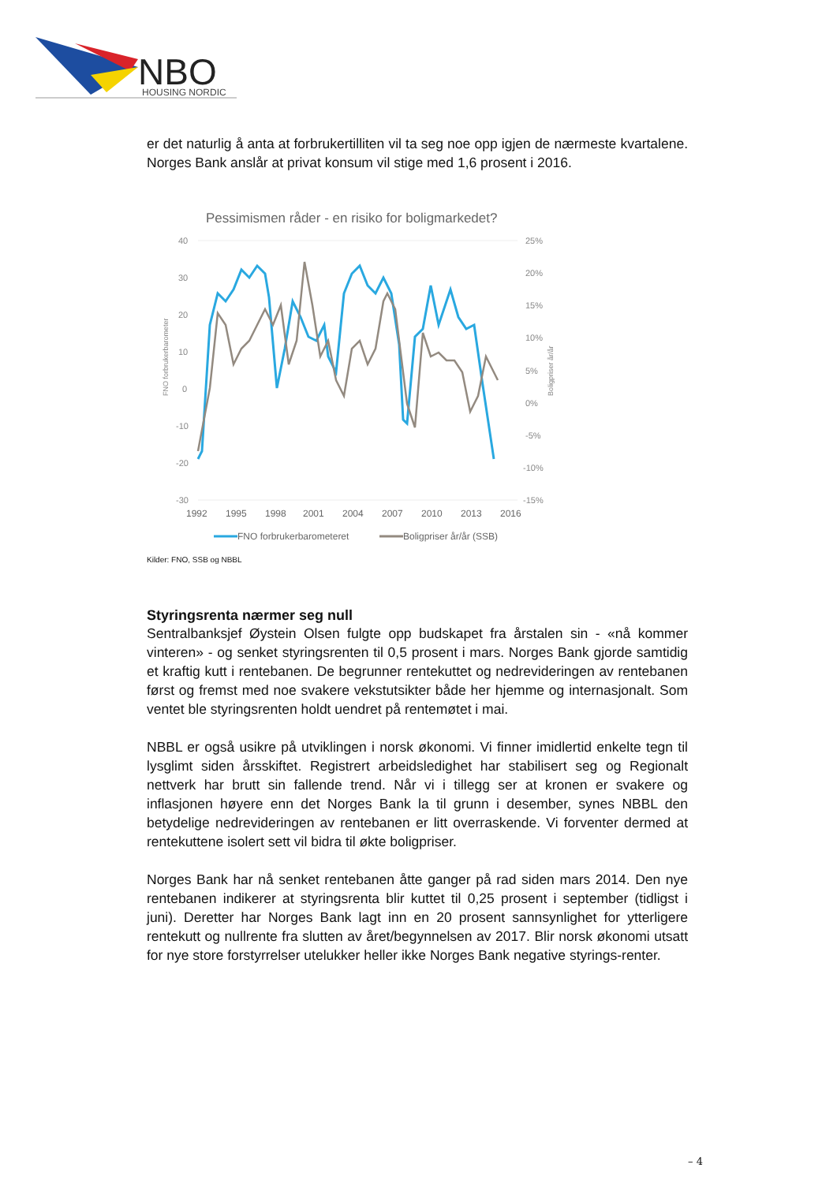NBO
HOUSING NORDIC
er det naturlig å anta at forbrukertilliten vil ta seg noe opp igjen de nærmeste kvartalene. Norges Bank anslår at privat konsum vil stige med 1,6 prosent i 2016.
Pessimismen råder - en risiko for boligmarkedet?
40
30
20
10
0
-10
-20
-30
25%
20%
15%
10%
5%
0%
-5%
-10%
-15%
1992
1995
1998
2001
2004
2007
2010
2013
2016
FNO forbrukerbarometeret
Boligpriser år/år (SSB)
FNO forbrukerbarometer
Boligpriser år/år
Kilder: FNO, SSB og NBBL
Styringsrenta nærmer seg null
Sentralbanksjef Øystein Olsen fulgte opp budskapet fra årstalen sin - «nå kommer vinteren» - og senket styringsrenten til 0,5 prosent i mars. Norges Bank gjorde samtidig et kraftig kutt i rentebanen. De begrunner rentekuttet og nedrevideringen av rentebanen først og fremst med noe svakere vekstutsikter både her hjemme og internasjonalt. Som ventet ble styringsrenten holdt uendret på rentemøtet i mai.
NBBL er også usikre på utviklingen i norsk økonomi. Vi finner imidlertid enkelte tegn til lysglimt siden årsskiftet. Registrert arbeidsledighet har stabilisert seg og Regionalt nettverk har brutt sin fallende trend. Når vi i tillegg ser at kronen er svakere og inflasjonen høyere enn det Norges Bank la til grunn i desember, synes NBBL den betydelige nedrevideringen av rentebanen er litt overraskende. Vi forventer dermed at rentekuttene isolert sett vil bidra til økte boligpriser.
Norges Bank har nå senket rentebanen åtte ganger på rad siden mars 2014. Den nye rentebanen indikerer at styringsrenta blir kuttet til 0,25 prosent i september (tidligst i juni). Deretter har Norges Bank lagt inn en 20 prosent sannsynlighet for ytterligere rentekutt og nullrente fra slutten av året/begynnelsen av 2017. Blir norsk økonomi utsatt for nye store forstyrrelser utelukker heller ikke Norges Bank negative styrings-renter.
– 4